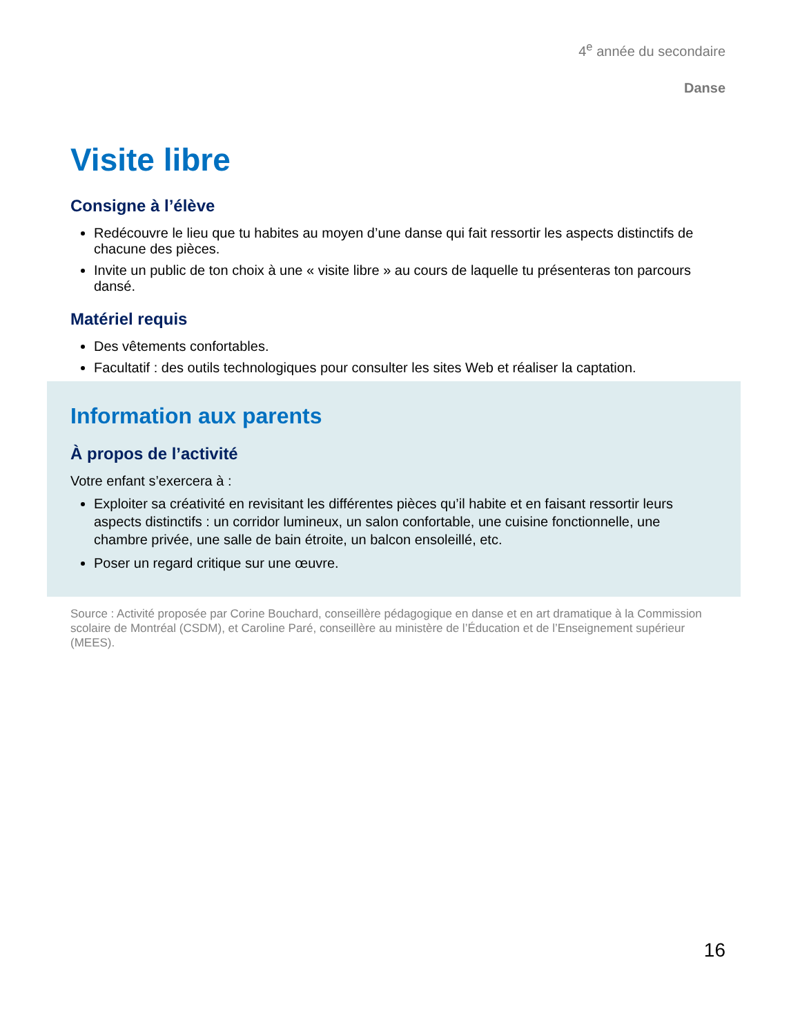4<sup>e</sup> année du secondaire
Danse
Visite libre
Consigne à l’élève
Redécouvre le lieu que tu habites au moyen d’une danse qui fait ressortir les aspects distinctifs de chacune des pièces.
Invite un public de ton choix à une « visite libre » au cours de laquelle tu présenteras ton parcours dansé.
Matériel requis
Des vêtements confortables.
Facultatif : des outils technologiques pour consulter les sites Web et réaliser la captation.
Information aux parents
À propos de l’activité
Votre enfant s’exercera à :
Exploiter sa créativité en revisitant les différentes pièces qu’il habite et en faisant ressortir leurs aspects distinctifs : un corridor lumineux, un salon confortable, une cuisine fonctionnelle, une chambre privée, une salle de bain étroite, un balcon ensoleillé, etc.
Poser un regard critique sur une œuvre.
Source : Activité proposée par Corine Bouchard, conseillère pédagogique en danse et en art dramatique à la Commission scolaire de Montréal (CSDM), et Caroline Paré, conseillère au ministère de l’Éducation et de l’Enseignement supérieur (MEES).
16